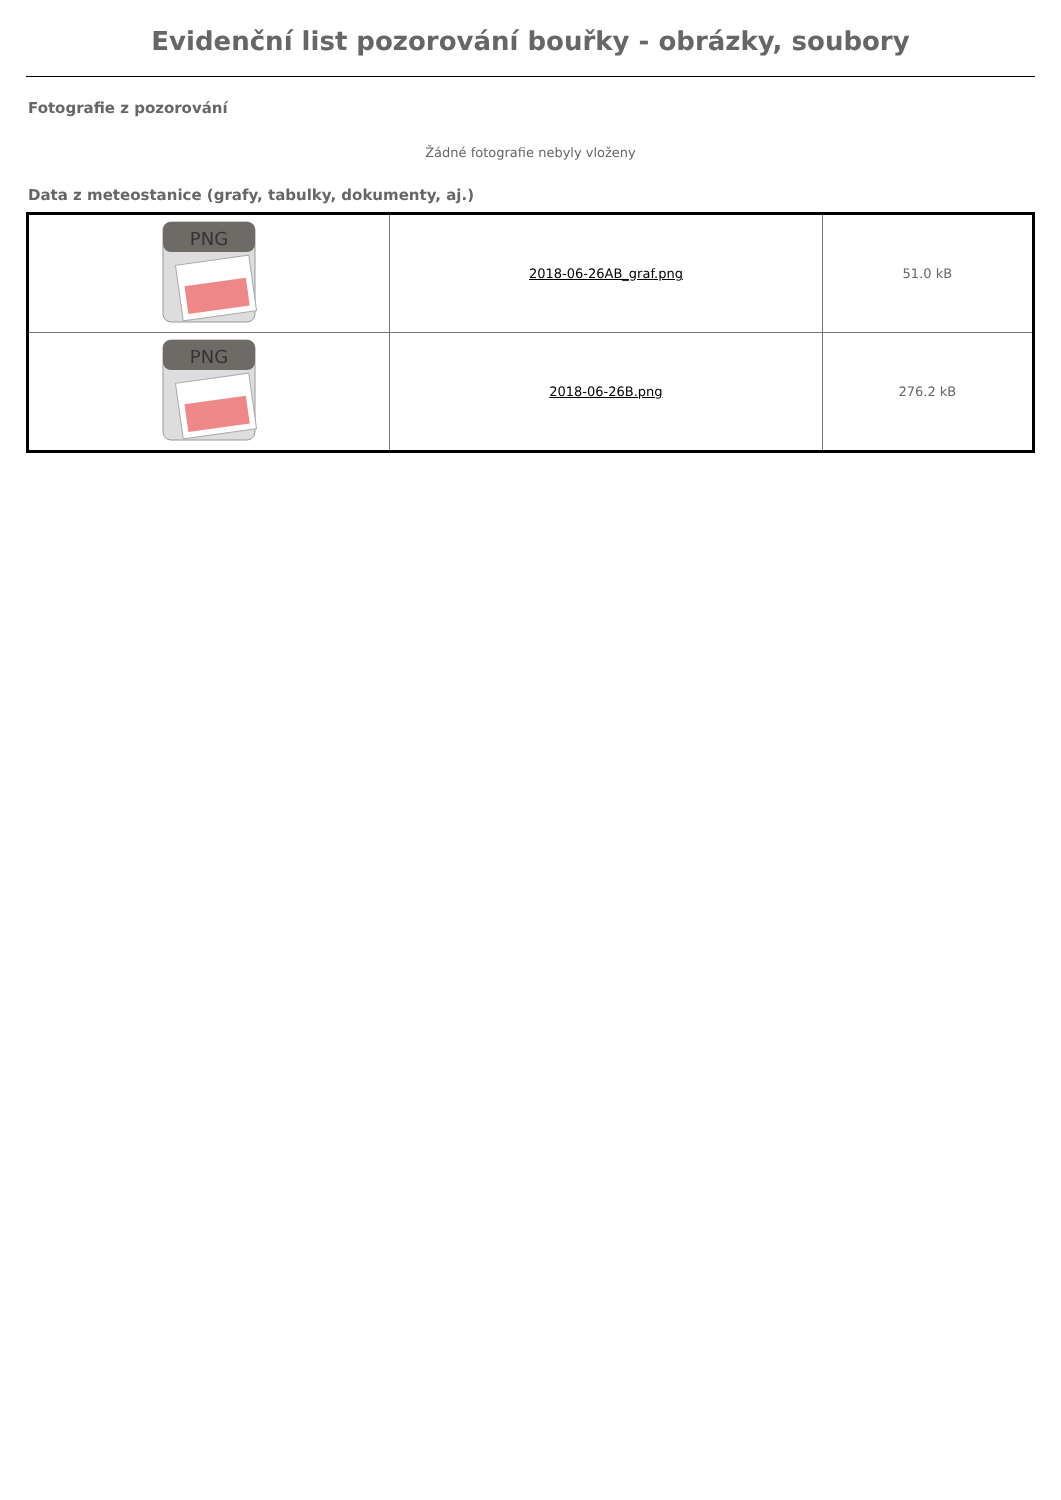Evidenční list pozorování bouřky - obrázky, soubory
Fotografie z pozorování
Žádné fotografie nebyly vloženy
Data z meteostanice (grafy, tabulky, dokumenty, aj.)
| PNG | 2018-06-26AB_graf.png | 51.0 kB |
| PNG | 2018-06-26B.png | 276.2 kB |